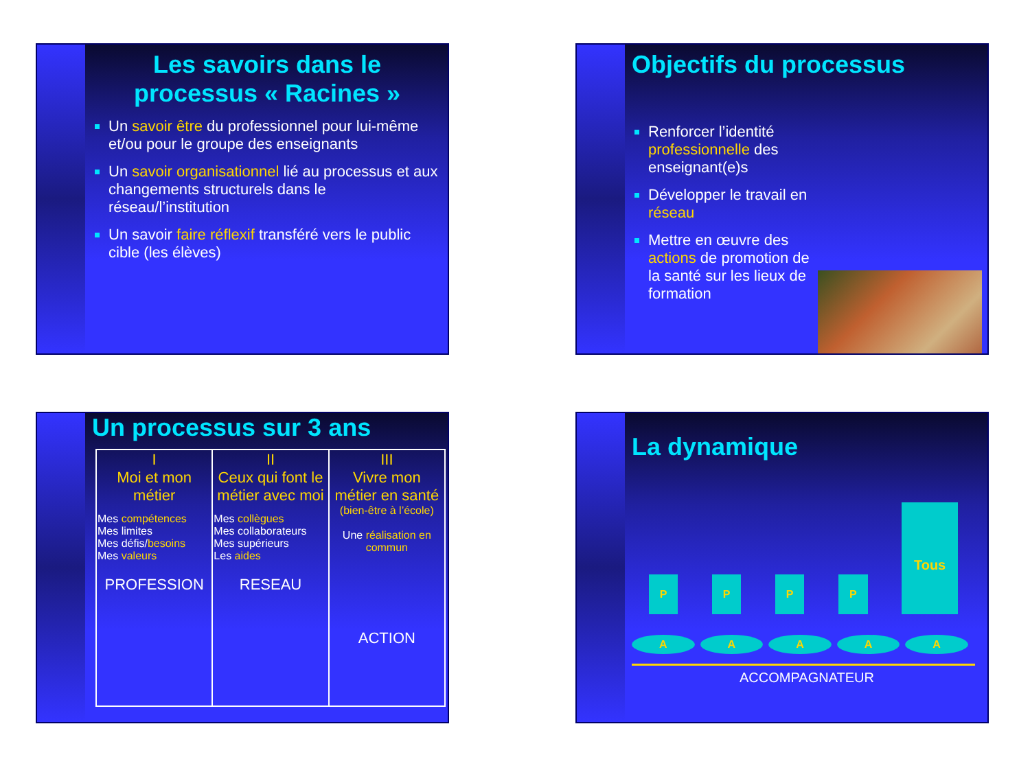Les savoirs dans le processus « Racines »
Un savoir être du professionnel pour lui-même et/ou pour le groupe des enseignants
Un savoir organisationnel lié au processus et aux changements structurels dans le réseau/l’institution
Un savoir faire réflexif transféré vers le public cible (les élèves)
Objectifs du processus
Renforcer l’identité professionnelle des enseignant(e)s
Développer le travail en réseau
Mettre en œuvre des actions de promotion de la santé sur les lieux de formation
Un processus sur 3 ans
| I Moi et mon métier Mes compétences Mes limites Mes défis/ besoins Mes valeurs PROFESSION | II Ceux qui font le métier avec moi Mes collègues Mes collaborateurs Mes supérieurs Les aides RESEAU | III Vivre mon métier en santé (bien-être à l’école) Une réalisation en commun ACTION |
La dynamique
PPPP Tous
AAAAA
ACCOMPAGNATEUR